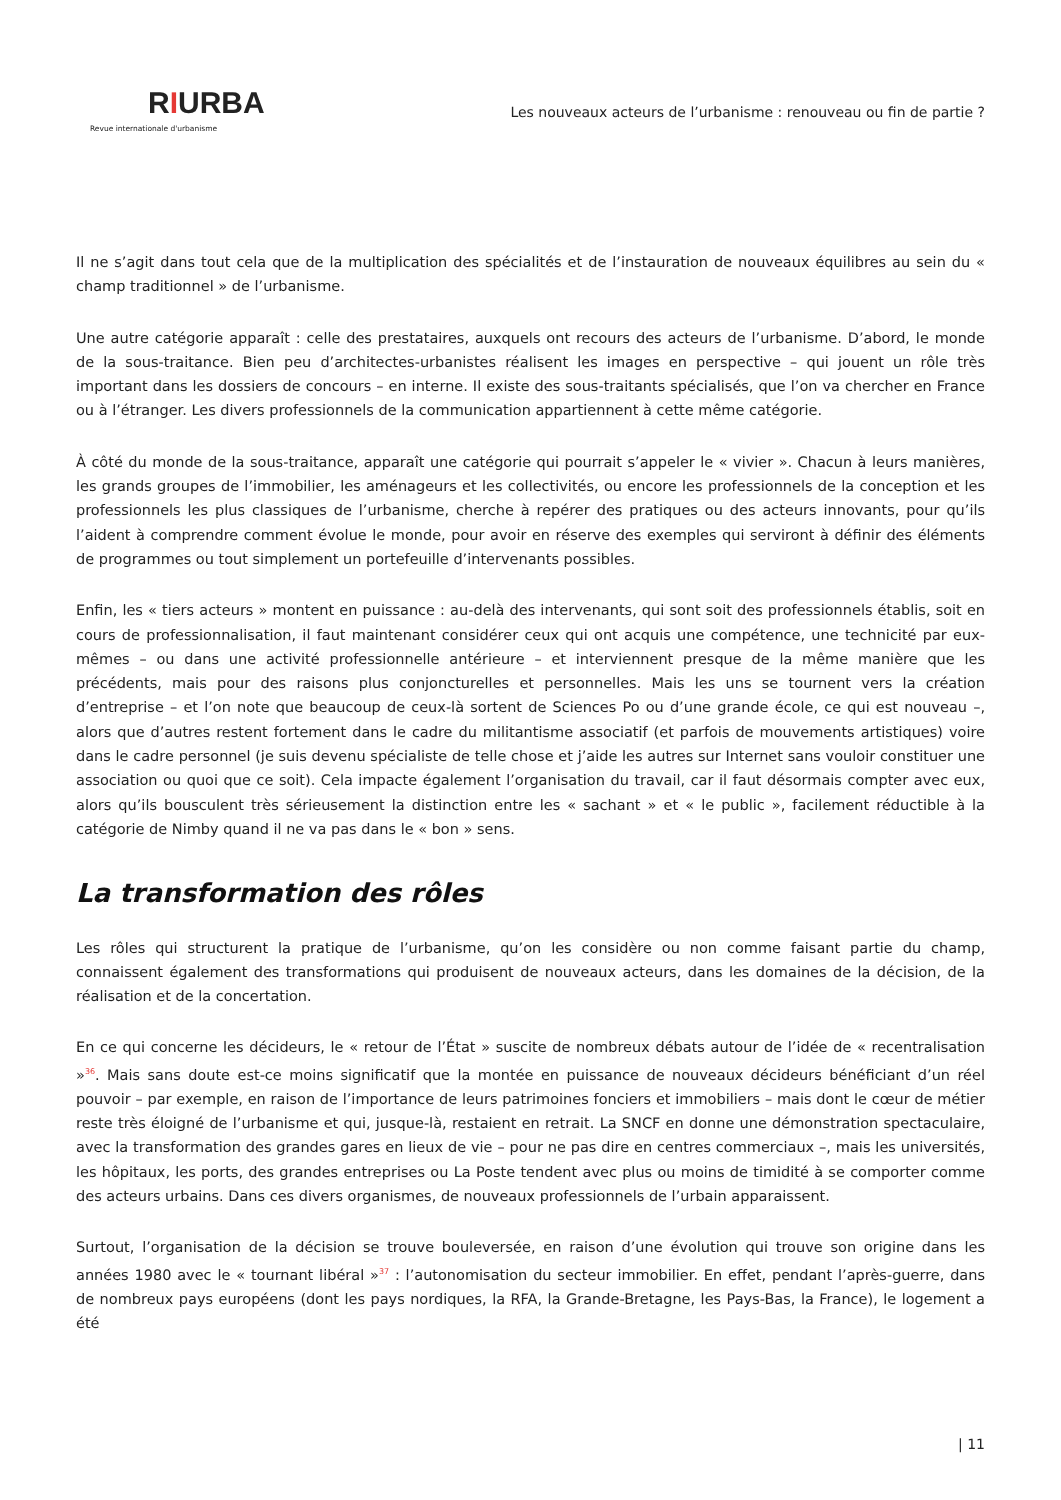RIURBA
Revue internationale d'urbanisme
Les nouveaux acteurs de l’urbanisme : renouveau ou fin de partie ?
Il ne s’agit dans tout cela que de la multiplication des spécialités et de l’instauration de nouveaux équilibres au sein du « champ traditionnel » de l’urbanisme.
Une autre catégorie apparaît : celle des prestataires, auxquels ont recours des acteurs de l’urbanisme. D’abord, le monde de la sous-traitance. Bien peu d’architectes-urbanistes réalisent les images en perspective – qui jouent un rôle très important dans les dossiers de concours – en interne. Il existe des sous-traitants spécialisés, que l’on va chercher en France ou à l’étranger. Les divers professionnels de la communication appartiennent à cette même catégorie.
À côté du monde de la sous-traitance, apparaît une catégorie qui pourrait s’appeler le « vivier ». Chacun à leurs manières, les grands groupes de l’immobilier, les aménageurs et les collectivités, ou encore les professionnels de la conception et les professionnels les plus classiques de l’urbanisme, cherche à repérer des pratiques ou des acteurs innovants, pour qu’ils l’aident à comprendre comment évolue le monde, pour avoir en réserve des exemples qui serviront à définir des éléments de programmes ou tout simplement un portefeuille d’intervenants possibles.
Enfin, les « tiers acteurs » montent en puissance : au-delà des intervenants, qui sont soit des professionnels établis, soit en cours de professionnalisation, il faut maintenant considérer ceux qui ont acquis une compétence, une technicité par eux-mêmes – ou dans une activité professionnelle antérieure – et interviennent presque de la même manière que les précédents, mais pour des raisons plus conjoncturelles et personnelles. Mais les uns se tournent vers la création d’entreprise – et l’on note que beaucoup de ceux-là sortent de Sciences Po ou d’une grande école, ce qui est nouveau –, alors que d’autres restent fortement dans le cadre du militantisme associatif (et parfois de mouvements artistiques) voire dans le cadre personnel (je suis devenu spécialiste de telle chose et j’aide les autres sur Internet sans vouloir constituer une association ou quoi que ce soit). Cela impacte également l’organisation du travail, car il faut désormais compter avec eux, alors qu’ils bousculent très sérieusement la distinction entre les « sachant » et « le public », facilement réductible à la catégorie de Nimby quand il ne va pas dans le « bon » sens.
La transformation des rôles
Les rôles qui structurent la pratique de l’urbanisme, qu’on les considère ou non comme faisant partie du champ, connaissent également des transformations qui produisent de nouveaux acteurs, dans les domaines de la décision, de la réalisation et de la concertation.
En ce qui concerne les décideurs, le « retour de l’État » suscite de nombreux débats autour de l’idée de « recentralisation »<sup>36</sup>. Mais sans doute est-ce moins significatif que la montée en puissance de nouveaux décideurs bénéficiant d’un réel pouvoir – par exemple, en raison de l’importance de leurs patrimoines fonciers et immobiliers – mais dont le cœur de métier reste très éloigné de l’urbanisme et qui, jusque-là, restaient en retrait. La SNCF en donne une démonstration spectaculaire, avec la transformation des grandes gares en lieux de vie – pour ne pas dire en centres commerciaux –, mais les universités, les hôpitaux, les ports, des grandes entreprises ou La Poste tendent avec plus ou moins de timidité à se comporter comme des acteurs urbains. Dans ces divers organismes, de nouveaux professionnels de l’urbain apparaissent.
Surtout, l’organisation de la décision se trouve bouleversée, en raison d’une évolution qui trouve son origine dans les années 1980 avec le « tournant libéral »<sup>37</sup> : l’autonomisation du secteur immobilier. En effet, pendant l’après-guerre, dans de nombreux pays européens (dont les pays nordiques, la RFA, la Grande-Bretagne, les Pays-Bas, la France), le logement a été
| 11